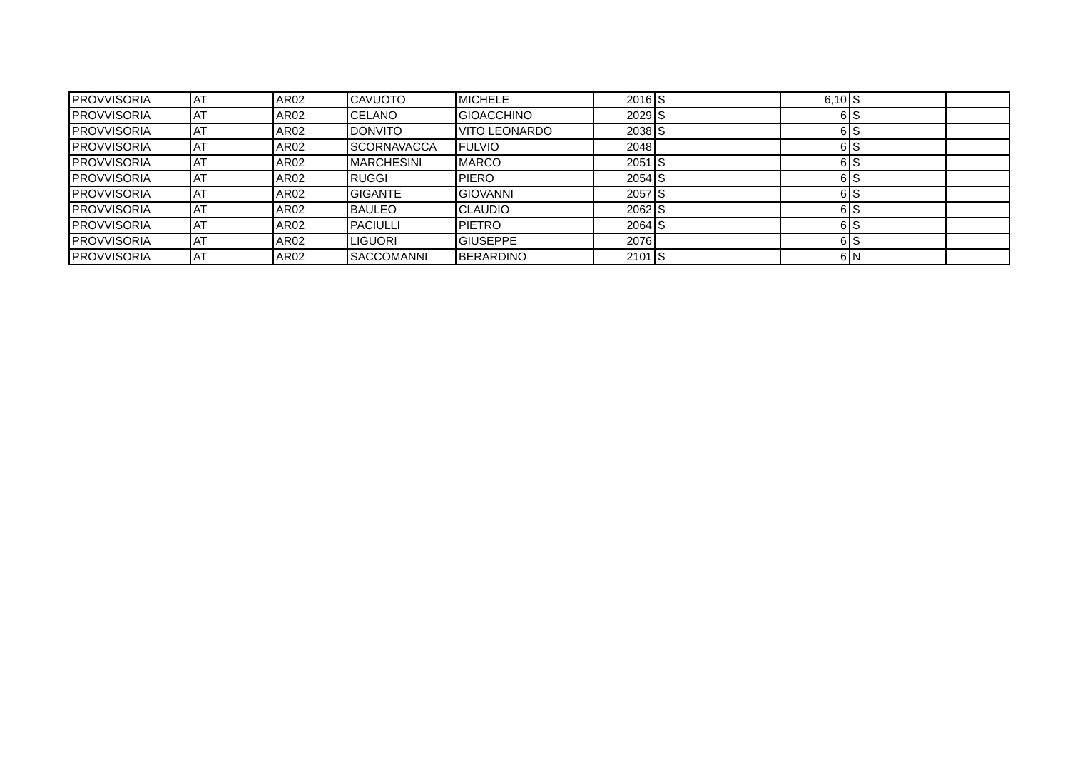| PROVVISORIA | AT | AR02 | CAVUOTO | MICHELE | 2016 | S | 6,10 | S | |
| PROVVISORIA | AT | AR02 | CELANO | GIOACCHINO | 2029 | S | 6 | S | |
| PROVVISORIA | AT | AR02 | DONVITO | VITO LEONARDO | 2038 | S | 6 | S | |
| PROVVISORIA | AT | AR02 | SCORNAVACCA | FULVIO | 2048 | | 6 | S | |
| PROVVISORIA | AT | AR02 | MARCHESINI | MARCO | 2051 | S | 6 | S | |
| PROVVISORIA | AT | AR02 | RUGGI | PIERO | 2054 | S | 6 | S | |
| PROVVISORIA | AT | AR02 | GIGANTE | GIOVANNI | 2057 | S | 6 | S | |
| PROVVISORIA | AT | AR02 | BAULEO | CLAUDIO | 2062 | S | 6 | S | |
| PROVVISORIA | AT | AR02 | PACIULLI | PIETRO | 2064 | S | 6 | S | |
| PROVVISORIA | AT | AR02 | LIGUORI | GIUSEPPE | 2076 | | 6 | S | |
| PROVVISORIA | AT | AR02 | SACCOMANNI | BERARDINO | 2101 | S | 6 | N | |